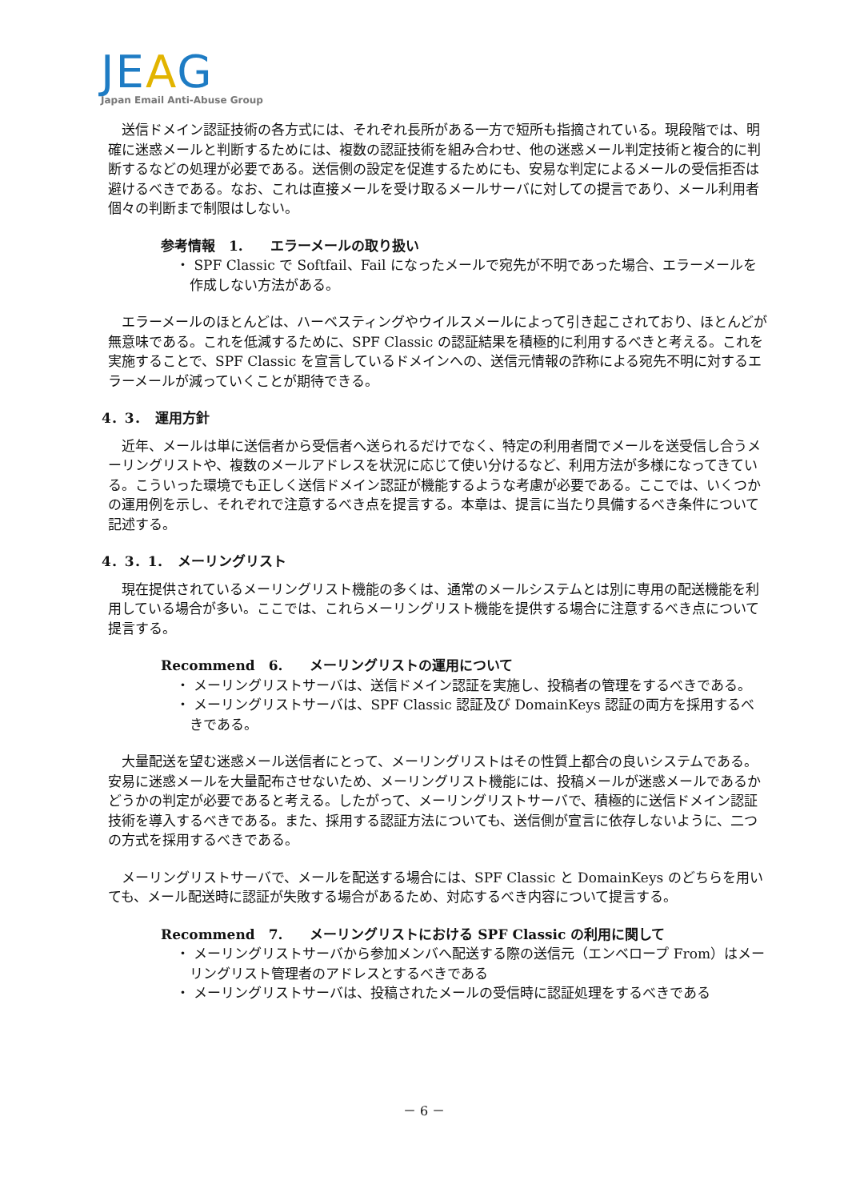JEAG
Japan Email Anti-Abuse Group
送信ドメイン認証技術の各方式には、それぞれ長所がある一方で短所も指摘されている。現段階では、明確に迷惑メールと判断するためには、複数の認証技術を組み合わせ、他の迷惑メール判定技術と複合的に判断するなどの処理が必要である。送信側の設定を促進するためにも、安易な判定によるメールの受信拒否は避けるべきである。なお、これは直接メールを受け取るメールサーバに対しての提言であり、メール利用者個々の判断まで制限はしない。
参考情報　1.　　エラーメールの取り扱い
・ SPF Classic で Softfail、Fail になったメールで宛先が不明であった場合、エラーメールを作成しない方法がある。
エラーメールのほとんどは、ハーベスティングやウイルスメールによって引き起こされており、ほとんどが無意味である。これを低減するために、SPF Classic の認証結果を積極的に利用するべきと考える。これを実施することで、SPF Classic を宣言しているドメインへの、送信元情報の詐称による宛先不明に対するエラーメールが減っていくことが期待できる。
4．3．　運用方針
近年、メールは単に送信者から受信者へ送られるだけでなく、特定の利用者間でメールを送受信し合うメーリングリストや、複数のメールアドレスを状況に応じて使い分けるなど、利用方法が多様になってきている。こういった環境でも正しく送信ドメイン認証が機能するような考慮が必要である。ここでは、いくつかの運用例を示し、それぞれで注意するべき点を提言する。本章は、提言に当たり具備するべき条件について記述する。
4．3．1．　メーリングリスト
現在提供されているメーリングリスト機能の多くは、通常のメールシステムとは別に専用の配送機能を利用している場合が多い。ここでは、これらメーリングリスト機能を提供する場合に注意するべき点について提言する。
Recommend　6.　　メーリングリストの運用について
・ メーリングリストサーバは、送信ドメイン認証を実施し、投稿者の管理をするべきである。
・ メーリングリストサーバは、SPF Classic 認証及び DomainKeys 認証の両方を採用するべきである。
大量配送を望む迷惑メール送信者にとって、メーリングリストはその性質上都合の良いシステムである。安易に迷惑メールを大量配布させないため、メーリングリスト機能には、投稿メールが迷惑メールであるかどうかの判定が必要であると考える。したがって、メーリングリストサーバで、積極的に送信ドメイン認証技術を導入するべきである。また、採用する認証方法についても、送信側が宣言に依存しないように、二つの方式を採用するべきである。
メーリングリストサーバで、メールを配送する場合には、SPF Classic と DomainKeys のどちらを用いても、メール配送時に認証が失敗する場合があるため、対応するべき内容について提言する。
Recommend　7.　　メーリングリストにおける SPF Classic の利用に関して
・ メーリングリストサーバから参加メンバへ配送する際の送信元（エンベロープ From）はメーリングリスト管理者のアドレスとするべきである
・ メーリングリストサーバは、投稿されたメールの受信時に認証処理をするべきである
－ 6 －